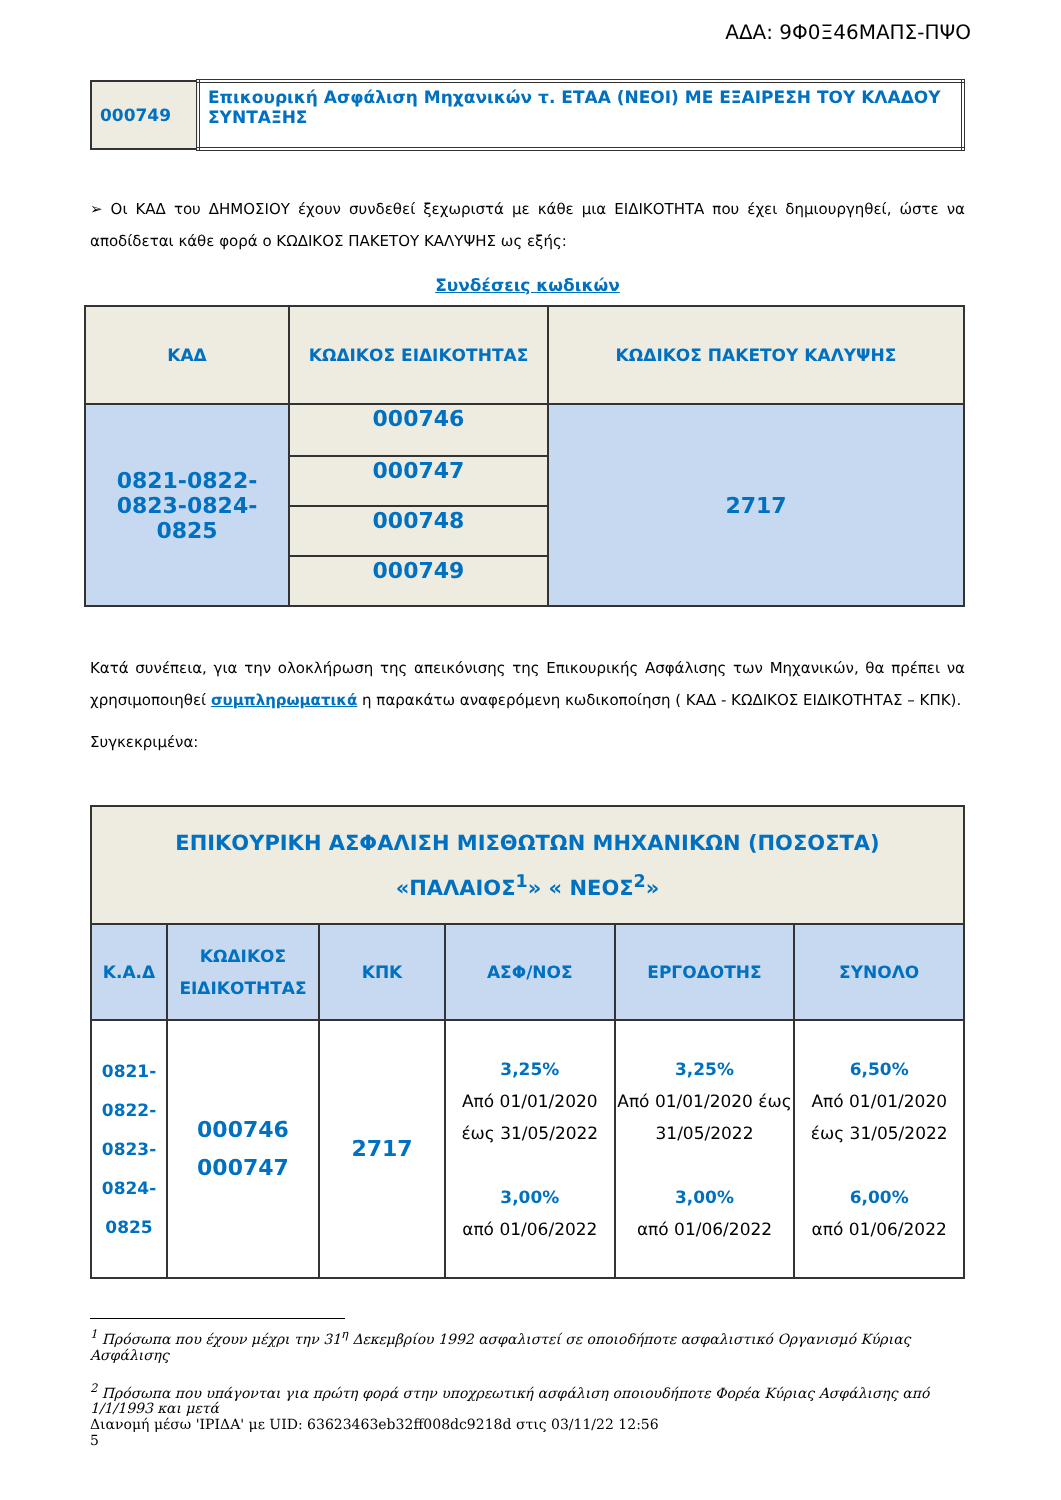ΑΔΑ: 9Φ0Ξ46ΜΑΠΣ-ΠΨΟ
| 000749 | Επικουρική Ασφάλιση Μηχανικών τ. ΕΤΑΑ (ΝΕΟΙ) ΜΕ ΕΞΑΙΡΕΣΗ ΤΟΥ ΚΛΑΔΟΥ ΣΥΝΤΑΞΗΣ |
➢ Οι ΚΑΔ του ΔΗΜΟΣΙΟΥ έχουν συνδεθεί ξεχωριστά με κάθε μια ΕΙΔΙΚΟΤΗΤΑ που έχει δημιουργηθεί, ώστε να αποδίδεται κάθε φορά ο ΚΩΔΙΚΟΣ ΠΑΚΕΤΟΥ ΚΑΛΥΨΗΣ ως εξής:
Συνδέσεις κωδικών
| ΚΑΔ | ΚΩΔΙΚΟΣ ΕΙΔΙΚΟΤΗΤΑΣ | ΚΩΔΙΚΟΣ ΠΑΚΕΤΟΥ ΚΑΛΥΨΗΣ |
| 0821-0822- 0823-0824- 0825 | 000746 | 2717 |
| | 000747 | |
| | 000748 | |
| | 000749 | |
Κατά συνέπεια, για την ολοκλήρωση της απεικόνισης της Επικουρικής Ασφάλισης των Μηχανικών, θα πρέπει να χρησιμοποιηθεί συμπληρωματικά η παρακάτω αναφερόμενη κωδικοποίηση ( ΚΑΔ - ΚΩΔΙΚΟΣ ΕΙΔΙΚΟΤΗΤΑΣ – ΚΠΚ).
Συγκεκριμένα:
| ΕΠΙΚΟΥΡΙΚΗ ΑΣΦΑΛΙΣΗ ΜΙΣΘΩΤΩΝ ΜΗΧΑΝΙΚΩΝ (ΠΟΣΟΣΤΑ) «ΠΑΛΑΙΟΣ<sup>1</sup>» « ΝΕΟΣ<sup>2</sup>» | | | | | |
| Κ.Α.Δ | ΚΩΔΙΚΟΣ ΕΙΔΙΚΟΤΗΤΑΣ | ΚΠΚ | ΑΣΦ/ΝΟΣ | ΕΡΓΟΔΟΤΗΣ | ΣΥΝΟΛΟ |
| 0821- 0822- 0823- 0824- 0825 | 000746 000747 | 2717 | 3,25% Από 01/01/2020 έως 31/05/2022 3,00% από 01/06/2022 | 3,25% Από 01/01/2020 έως 31/05/2022 3,00% από 01/06/2022 | 6,50% Από 01/01/2020 έως 31/05/2022 6,00% από 01/06/2022 |
<sup>1</sup> Πρόσωπα που έχουν μέχρι την 31<sup>η</sup> Δεκεμβρίου 1992 ασφαλιστεί σε οποιοδήποτε ασφαλιστικό Οργανισμό Κύριας Ασφάλισης
<sup>2</sup> Πρόσωπα που υπάγονται για πρώτη φορά στην υποχρεωτική ασφάλιση οποιουδήποτε Φορέα Κύριας Ασφάλισης από 1/1/1993 και μετά
Διανομή μέσω 'ΙΡΙΔΑ' με UID: 63623463eb32ff008dc9218d στις 03/11/22 12:56
5